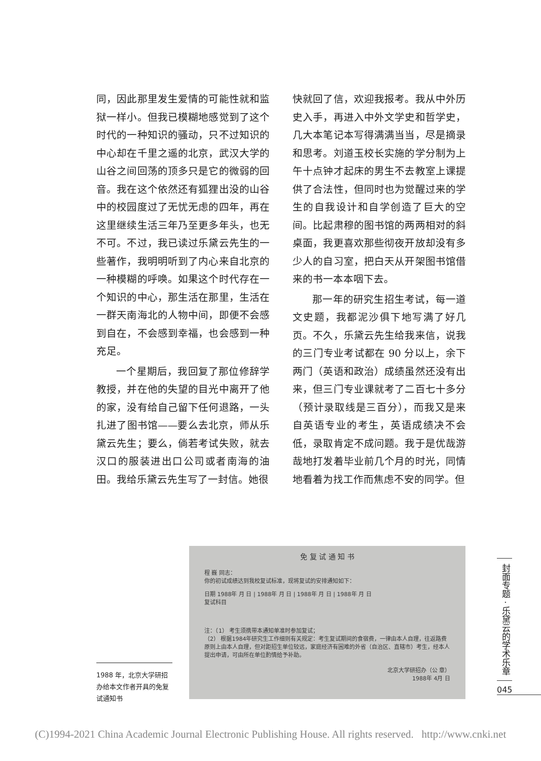同，因此那里发生爱情的可能性就和监狱一样小。但我已模糊地感觉到了这个时代的一种知识的骚动，只不过知识的中心却在千里之遥的北京，武汉大学的山谷之间回荡的顶多只是它的微弱的回音。我在这个依然还有狐狸出没的山谷中的校园度过了无忧无虑的四年，再在这里继续生活三年乃至更多年头，也无不可。不过，我已读过乐黛云先生的一些著作，我明明听到了内心来自北京的一种模糊的呼唤。如果这个时代存在一个知识的中心，那生活在那里，生活在一群天南海北的人物中间，即便不会感到自在，不会感到幸福，也会感到一种充足。
  一个星期后，我回复了那位修辞学教授，并在他的失望的目光中离开了他的家，没有给自己留下任何退路，一头扎进了图书馆——要么去北京，师从乐黛云先生；要么，倘若考试失败，就去汉口的服装进出口公司或者南海的油田。我给乐黛云先生写了一封信。她很
快就回了信，欢迎我报考。我从中外历史入手，再进入中外文学史和哲学史，几大本笔记本写得满满当当，尽是摘录和思考。刘道玉校长实施的学分制为上午十点钟才起床的男生不去教室上课提供了合法性，但同时也为觉醒过来的学生的自我设计和自学创造了巨大的空间。比起肃穆的图书馆的两两相对的斜桌面，我更喜欢那些彻夜开放却没有多少人的自习室，把白天从开架图书馆借来的书一本本咽下去。
  那一年的研究生招生考试，每一道文史题，我都泥沙俱下地写满了好几页。不久，乐黛云先生给我来信，说我的三门专业考试都在 90 分以上，余下两门（英语和政治）成绩虽然还没有出来，但三门专业课就考了二百七十多分（预计录取线是三百分），而我又是来自英语专业的考生，英语成绩决不会低，录取肯定不成问题。我于是优哉游哉地打发着毕业前几个月的时光，同情地看着为找工作而焦虑不安的同学。但
免 复 试 通 知 书
程 巍 同志：
你的初试成绩达到我校复试标准，现将复试的安排通知如下：
日期 1988年 月 日 | 1988年 月 日 | 1988年 月 日 | 1988年 月 日
复试科目
注：（1） 考生须携带本通知单准时参加复试；
（2） 根据1984年研究生工作细则有关规定：考生复试期间的食宿费，一律由本人自理，往返路费原则上由本人自理，但对距招生单位较远，家庭经济有困难的外省（自治区、直辖市）考生，经本人提出申请，可由所在单位酌情给予补助。
北京大学研招办（公 章）
1988年 4月 日
1988 年，北京大学研招办给本文作者开具的免复试通知书
封面专题 · 乐黛云的学术乐章
045
(C)1994-2021 China Academic Journal Electronic Publishing House. All rights reserved. http://www.cnki.net